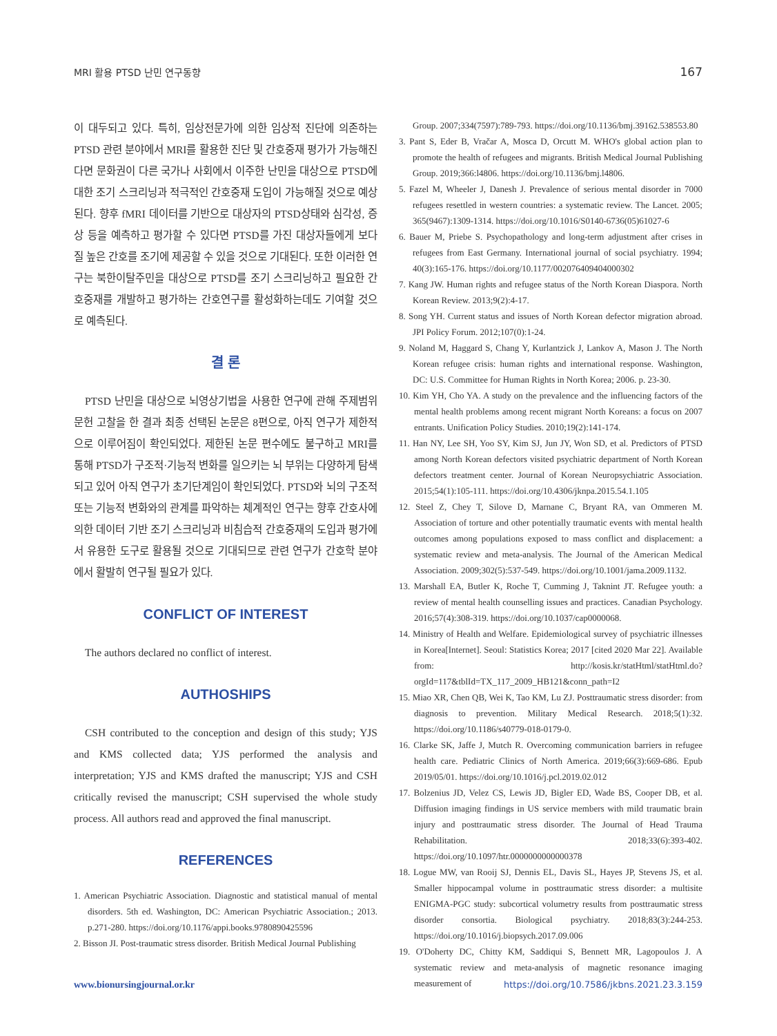MRI 활용 PTSD 난민 연구동향 167
이 대두되고 있다. 특히, 임상전문가에 의한 임상적 진단에 의존하는 PTSD 관련 분야에서 MRI를 활용한 진단 및 간호중재 평가가 가능해진다면 문화권이 다른 국가나 사회에서 이주한 난민을 대상으로 PTSD에 대한 조기 스크리닝과 적극적인 간호중재 도입이 가능해질 것으로 예상된다. 향후 fMRI 데이터를 기반으로 대상자의 PTSD상태와 심각성, 증상 등을 예측하고 평가할 수 있다면 PTSD를 가진 대상자들에게 보다 질 높은 간호를 조기에 제공할 수 있을 것으로 기대된다. 또한 이러한 연구는 북한이탈주민을 대상으로 PTSD를 조기 스크리닝하고 필요한 간호중재를 개발하고 평가하는 간호연구를 활성화하는데도 기여할 것으로 예측된다.
결 론
PTSD 난민을 대상으로 뇌영상기법을 사용한 연구에 관해 주제범위 문헌 고찰을 한 결과 최종 선택된 논문은 8편으로, 아직 연구가 제한적으로 이루어짐이 확인되었다. 제한된 논문 편수에도 불구하고 MRI를 통해 PTSD가 구조적·기능적 변화를 일으키는 뇌 부위는 다양하게 탐색되고 있어 아직 연구가 초기단계임이 확인되었다. PTSD와 뇌의 구조적 또는 기능적 변화와의 관계를 파악하는 체계적인 연구는 향후 간호사에 의한 데이터 기반 조기 스크리닝과 비침습적 간호중재의 도입과 평가에서 유용한 도구로 활용될 것으로 기대되므로 관련 연구가 간호학 분야에서 활발히 연구될 필요가 있다.
CONFLICT OF INTEREST
The authors declared no conflict of interest.
AUTHOSHIPS
CSH contributed to the conception and design of this study; YJS and KMS collected data; YJS performed the analysis and interpretation; YJS and KMS drafted the manuscript; YJS and CSH critically revised the manuscript; CSH supervised the whole study process. All authors read and approved the final manuscript.
REFERENCES
1. American Psychiatric Association. Diagnostic and statistical manual of mental disorders. 5th ed. Washington, DC: American Psychiatric Association.; 2013. p.271-280. https://doi.org/10.1176/appi.books.9780890425596
2. Bisson JI. Post-traumatic stress disorder. British Medical Journal Publishing
Group. 2007;334(7597):789-793. https://doi.org/10.1136/bmj.39162.538553.80
3. Pant S, Eder B, Vračar A, Mosca D, Orcutt M. WHO's global action plan to promote the health of refugees and migrants. British Medical Journal Publishing Group. 2019;366:l4806. https://doi.org/10.1136/bmj.l4806.
5. Fazel M, Wheeler J, Danesh J. Prevalence of serious mental disorder in 7000 refugees resettled in western countries: a systematic review. The Lancet. 2005; 365(9467):1309-1314. https://doi.org/10.1016/S0140-6736(05)61027-6
6. Bauer M, Priebe S. Psychopathology and long-term adjustment after crises in refugees from East Germany. International journal of social psychiatry. 1994; 40(3):165-176. https://doi.org/10.1177/002076409404000302
7. Kang JW. Human rights and refugee status of the North Korean Diaspora. North Korean Review. 2013;9(2):4-17.
8. Song YH. Current status and issues of North Korean defector migration abroad. JPI Policy Forum. 2012;107(0):1-24.
9. Noland M, Haggard S, Chang Y, Kurlantzick J, Lankov A, Mason J. The North Korean refugee crisis: human rights and international response. Washington, DC: U.S. Committee for Human Rights in North Korea; 2006. p. 23-30.
10. Kim YH, Cho YA. A study on the prevalence and the influencing factors of the mental health problems among recent migrant North Koreans: a focus on 2007 entrants. Unification Policy Studies. 2010;19(2):141-174.
11. Han NY, Lee SH, Yoo SY, Kim SJ, Jun JY, Won SD, et al. Predictors of PTSD among North Korean defectors visited psychiatric department of North Korean defectors treatment center. Journal of Korean Neuropsychiatric Association. 2015;54(1):105-111. https://doi.org/10.4306/jknpa.2015.54.1.105
12. Steel Z, Chey T, Silove D, Marnane C, Bryant RA, van Ommeren M. Association of torture and other potentially traumatic events with mental health outcomes among populations exposed to mass conflict and displacement: a systematic review and meta-analysis. The Journal of the American Medical Association. 2009;302(5):537-549. https://doi.org/10.1001/jama.2009.1132.
13. Marshall EA, Butler K, Roche T, Cumming J, Taknint JT. Refugee youth: a review of mental health counselling issues and practices. Canadian Psychology. 2016;57(4):308-319. https://doi.org/10.1037/cap0000068.
14. Ministry of Health and Welfare. Epidemiological survey of psychiatric illnesses in Korea[Internet]. Seoul: Statistics Korea; 2017 [cited 2020 Mar 22]. Available from: http://kosis.kr/statHtml/statHtml.do?orgId=117&tblId=TX_117_2009_HB121&conn_path=I2
15. Miao XR, Chen QB, Wei K, Tao KM, Lu ZJ. Posttraumatic stress disorder: from diagnosis to prevention. Military Medical Research. 2018;5(1):32. https://doi.org/10.1186/s40779-018-0179-0.
16. Clarke SK, Jaffe J, Mutch R. Overcoming communication barriers in refugee health care. Pediatric Clinics of North America. 2019;66(3):669-686. Epub 2019/05/01. https://doi.org/10.1016/j.pcl.2019.02.012
17. Bolzenius JD, Velez CS, Lewis JD, Bigler ED, Wade BS, Cooper DB, et al. Diffusion imaging findings in US service members with mild traumatic brain injury and posttraumatic stress disorder. The Journal of Head Trauma Rehabilitation. 2018;33(6):393-402. https://doi.org/10.1097/htr.0000000000000378
18. Logue MW, van Rooij SJ, Dennis EL, Davis SL, Hayes JP, Stevens JS, et al. Smaller hippocampal volume in posttraumatic stress disorder: a multisite ENIGMA-PGC study: subcortical volumetry results from posttraumatic stress disorder consortia. Biological psychiatry. 2018;83(3):244-253. https://doi.org/10.1016/j.biopsych.2017.09.006
19. O'Doherty DC, Chitty KM, Saddiqui S, Bennett MR, Lagopoulos J. A systematic review and meta-analysis of magnetic resonance imaging measurement of
www.bionursingjournal.or.kr https://doi.org/10.7586/jkbns.2021.23.3.159